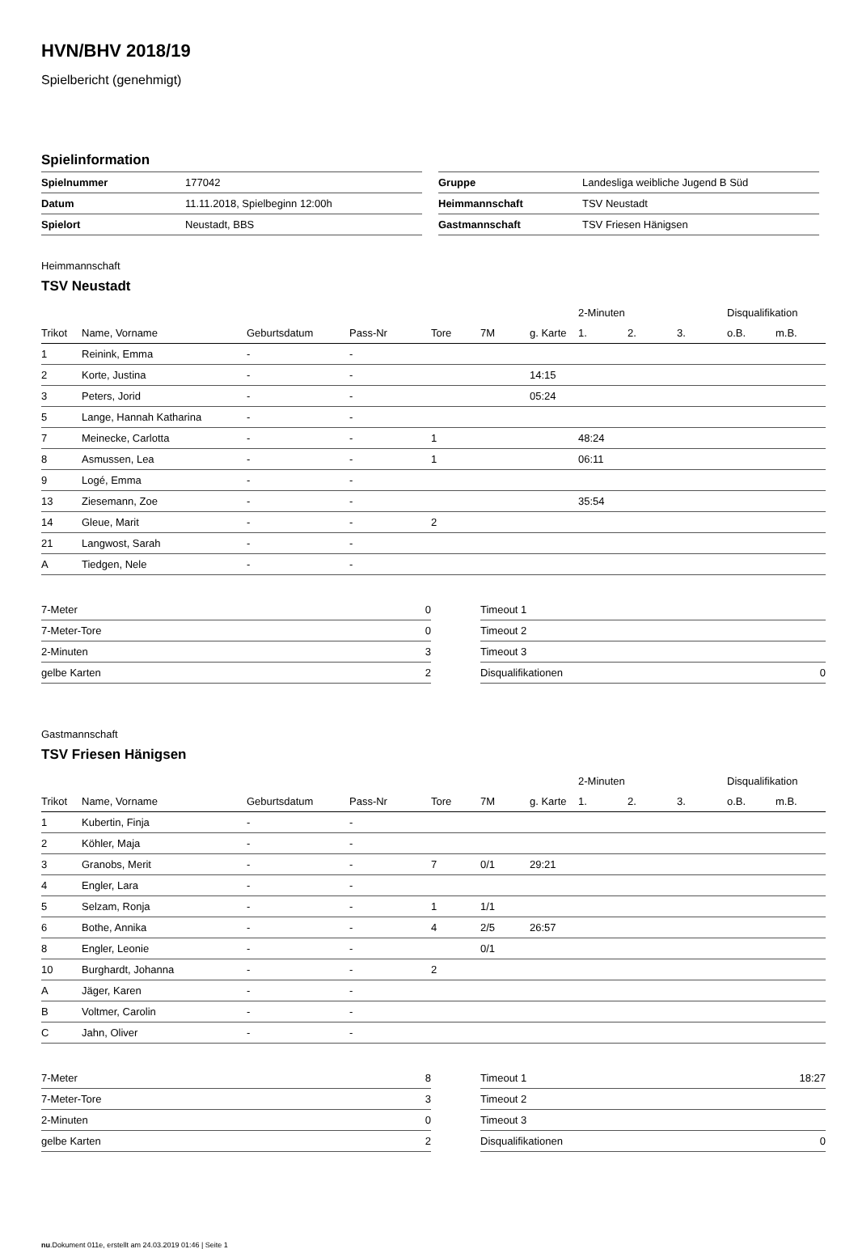HVN/BHV 2018/19
Spielbericht (genehmigt)
Spielinformation
| Spielnummer | 177042 |
| Datum | 11.11.2018, Spielbeginn 12:00h |
| Spielort | Neustadt, BBS |
| Gruppe | Landesliga weibliche Jugend B Süd |
| Heimmannschaft | TSV Neustadt |
| Gastmannschaft | TSV Friesen Hänigsen |
Heimmannschaft
TSV Neustadt
| | | | | | | | 2-Minuten | | | Disqualifikation | |
| Trikot | Name, Vorname | Geburtsdatum | Pass-Nr | Tore | 7M | g. Karte | 1. | 2. | 3. | o.B. | m.B. |
| 1 | Reinink, Emma | - | - | | | | | | | | |
| 2 | Korte, Justina | - | - | | | 14:15 | | | | | |
| 3 | Peters, Jorid | - | - | | | 05:24 | | | | | |
| 5 | Lange, Hannah Katharina | - | - | | | | | | | | |
| 7 | Meinecke, Carlotta | - | - | 1 | | | 48:24 | | | | |
| 8 | Asmussen, Lea | - | - | 1 | | | 06:11 | | | | |
| 9 | Logé, Emma | - | - | | | | | | | | |
| 13 | Ziesemann, Zoe | - | - | | | | 35:54 | | | | |
| 14 | Gleue, Marit | - | - | 2 | | | | | | | |
| 21 | Langwost, Sarah | - | - | | | | | | | | |
| A | Tiedgen, Nele | - | - | | | | | | | | |
| 7-Meter | 0 |
| 7-Meter-Tore | 0 |
| 2-Minuten | 3 |
| gelbe Karten | 2 |
| Timeout 1 | |
| Timeout 2 | |
| Timeout 3 | |
| Disqualifikationen | 0 |
Gastmannschaft
TSV Friesen Hänigsen
| | | | | | | | 2-Minuten | | | Disqualifikation | |
| Trikot | Name, Vorname | Geburtsdatum | Pass-Nr | Tore | 7M | g. Karte | 1. | 2. | 3. | o.B. | m.B. |
| 1 | Kubertin, Finja | - | - | | | | | | | | |
| 2 | Köhler, Maja | - | - | | | | | | | | |
| 3 | Granobs, Merit | - | - | 7 | 0/1 | 29:21 | | | | | |
| 4 | Engler, Lara | - | - | | | | | | | | |
| 5 | Selzam, Ronja | - | - | 1 | 1/1 | | | | | | |
| 6 | Bothe, Annika | - | - | 4 | 2/5 | 26:57 | | | | | |
| 8 | Engler, Leonie | - | - | | 0/1 | | | | | | |
| 10 | Burghardt, Johanna | - | - | 2 | | | | | | | |
| A | Jäger, Karen | - | - | | | | | | | | |
| B | Voltmer, Carolin | - | - | | | | | | | | |
| C | Jahn, Oliver | - | - | | | | | | | | |
| 7-Meter | 8 |
| 7-Meter-Tore | 3 |
| 2-Minuten | 0 |
| gelbe Karten | 2 |
| Timeout 1 | 18:27 |
| Timeout 2 | |
| Timeout 3 | |
| Disqualifikationen | 0 |
nu.Dokument 011e, erstellt am 24.03.2019 01:46 | Seite 1